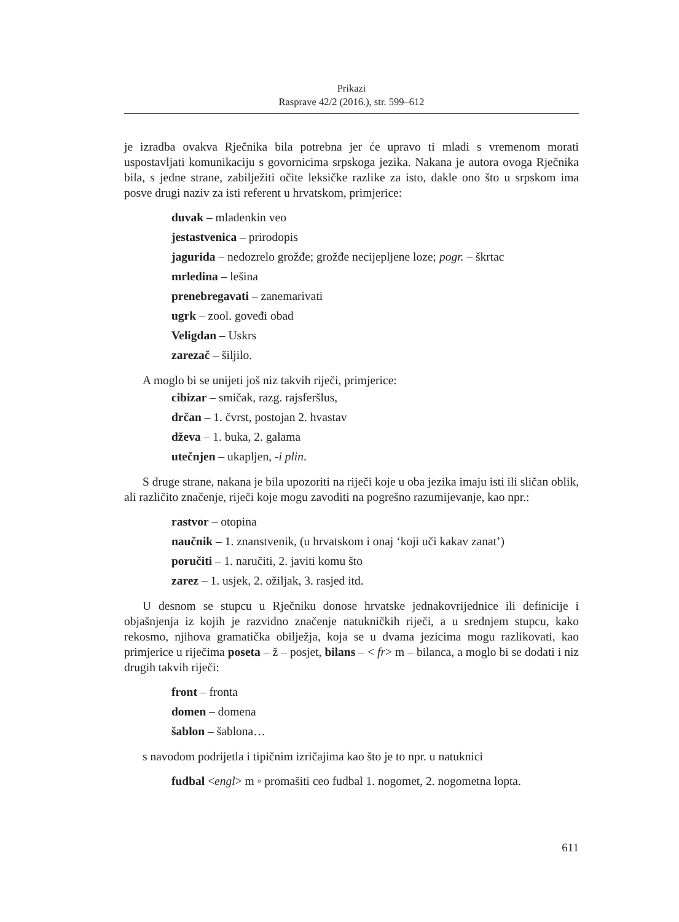Prikazi
Rasprave 42/2 (2016.), str. 599–612
je izradba ovakva Rječnika bila potrebna jer će upravo ti mladi s vremenom morati uspostavljati komunikaciju s govornicima srpskoga jezika. Nakana je autora ovoga Rječnika bila, s jedne strane, zabilježiti očite leksičke razlike za isto, dakle ono što u srpskom ima posve drugi naziv za isti referent u hrvatskom, primjerice:
duvak – mladenkin veo
jestastvenica – prirodopis
jagurida – nedozrelo grožđe; grožđe necijepljene loze; pogr. – škrtac
mrledina – lešina
prenebregavati – zanemarivati
ugrk – zool. goveđi obad
Veligdan – Uskrs
zarezač – šiljilo.
A moglo bi se unijeti još niz takvih riječi, primjerice:
cibizar – smičak, razg. rajsferšlus,
drčan – 1. čvrst, postojan 2. hvastav
dževa – 1. buka, 2. galama
utečnjen – ukapljen, -i plin.
S druge strane, nakana je bila upozoriti na riječi koje u oba jezika imaju isti ili sličan oblik, ali različito značenje, riječi koje mogu zavoditi na pogrešno razumijevanje, kao npr.:
rastvor – otopina
naučnik – 1. znanstvenik, (u hrvatskom i onaj ‘koji uči kakav zanat’)
poručiti – 1. naručiti, 2. javiti komu što
zarez – 1. usjek, 2. ožiljak, 3. rasjed itd.
U desnom se stupcu u Rječniku donose hrvatske jednakovrijednice ili definicije i objašnjenja iz kojih je razvidno značenje natukničkih riječi, a u srednjem stupcu, kako rekosmo, njihova gramatička obilježja, koja se u dvama jezicima mogu razlikovati, kao primjerice u riječima poseta – ž – posjet, bilans – < fr> m – bilanca, a moglo bi se dodati i niz drugih takvih riječi:
front – fronta
domen – domena
šablon – šablona…
s navodom podrijetla i tipičnim izričajima kao što je to npr. u natuknici
fudbal <engl> m ◦ promašiti ceo fudbal 1. nogomet, 2. nogometna lopta.
611